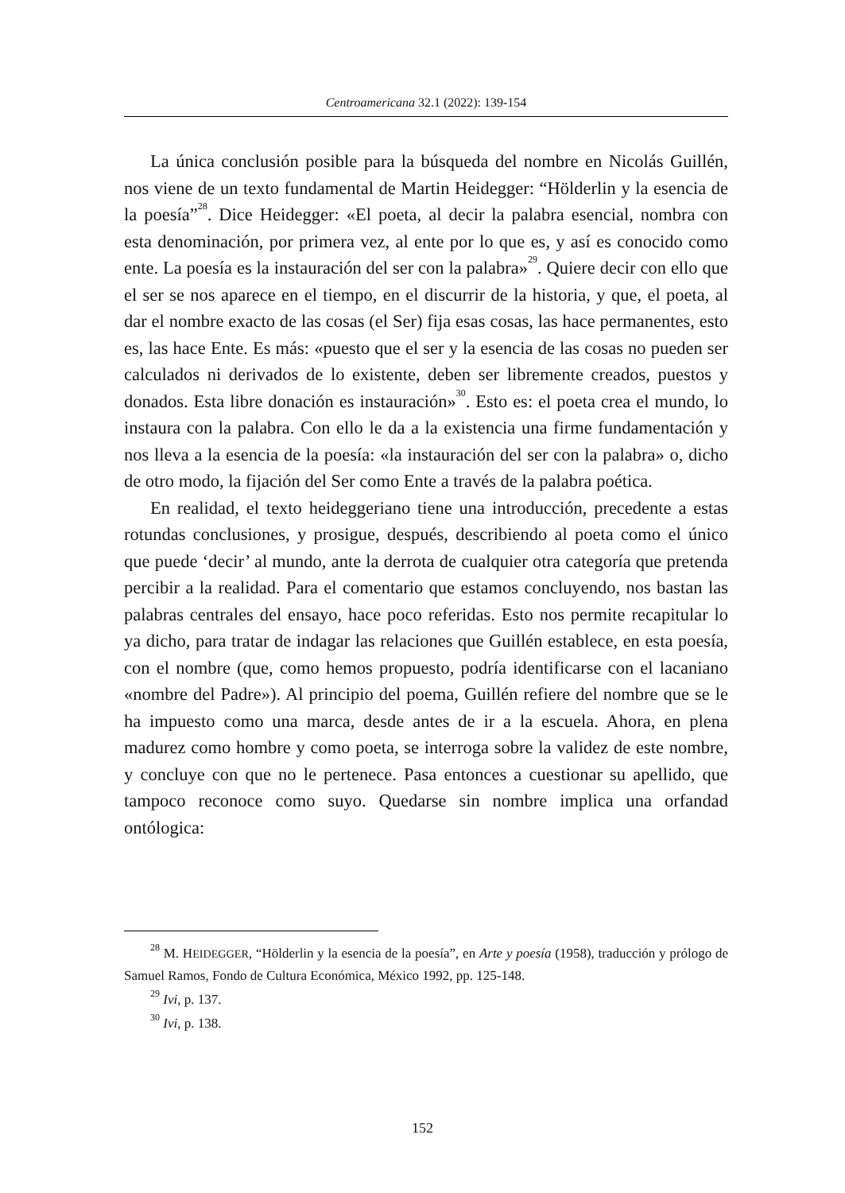Centroamericana 32.1 (2022): 139-154
La única conclusión posible para la búsqueda del nombre en Nicolás Guillén, nos viene de un texto fundamental de Martin Heidegger: “Hölderlin y la esencia de la poesía”<sup>28</sup>. Dice Heidegger: «El poeta, al decir la palabra esencial, nombra con esta denominación, por primera vez, al ente por lo que es, y así es conocido como ente. La poesía es la instauración del ser con la palabra»<sup>29</sup>. Quiere decir con ello que el ser se nos aparece en el tiempo, en el discurrir de la historia, y que, el poeta, al dar el nombre exacto de las cosas (el Ser) fija esas cosas, las hace permanentes, esto es, las hace Ente. Es más: «puesto que el ser y la esencia de las cosas no pueden ser calculados ni derivados de lo existente, deben ser libremente creados, puestos y donados. Esta libre donación es instauración»<sup>30</sup>. Esto es: el poeta crea el mundo, lo instaura con la palabra. Con ello le da a la existencia una firme fundamentación y nos lleva a la esencia de la poesía: «la instauración del ser con la palabra» o, dicho de otro modo, la fijación del Ser como Ente a través de la palabra poética.
En realidad, el texto heideggeriano tiene una introducción, precedente a estas rotundas conclusiones, y prosigue, después, describiendo al poeta como el único que puede ‘decir’ al mundo, ante la derrota de cualquier otra categoría que pretenda percibir a la realidad. Para el comentario que estamos concluyendo, nos bastan las palabras centrales del ensayo, hace poco referidas. Esto nos permite recapitular lo ya dicho, para tratar de indagar las relaciones que Guillén establece, en esta poesía, con el nombre (que, como hemos propuesto, podría identificarse con el lacaniano «nombre del Padre»). Al principio del poema, Guillén refiere del nombre que se le ha impuesto como una marca, desde antes de ir a la escuela. Ahora, en plena madurez como hombre y como poeta, se interroga sobre la validez de este nombre, y concluye con que no le pertenece. Pasa entonces a cuestionar su apellido, que tampoco reconoce como suyo. Quedarse sin nombre implica una orfandad ontólogica:
<sup>28</sup> M. HEIDEGGER, “Hölderlin y la esencia de la poesía”, en Arte y poesía (1958), traducción y prólogo de Samuel Ramos, Fondo de Cultura Económica, México 1992, pp. 125-148.
<sup>29</sup> Ivi, p. 137.
<sup>30</sup> Ivi, p. 138.
152